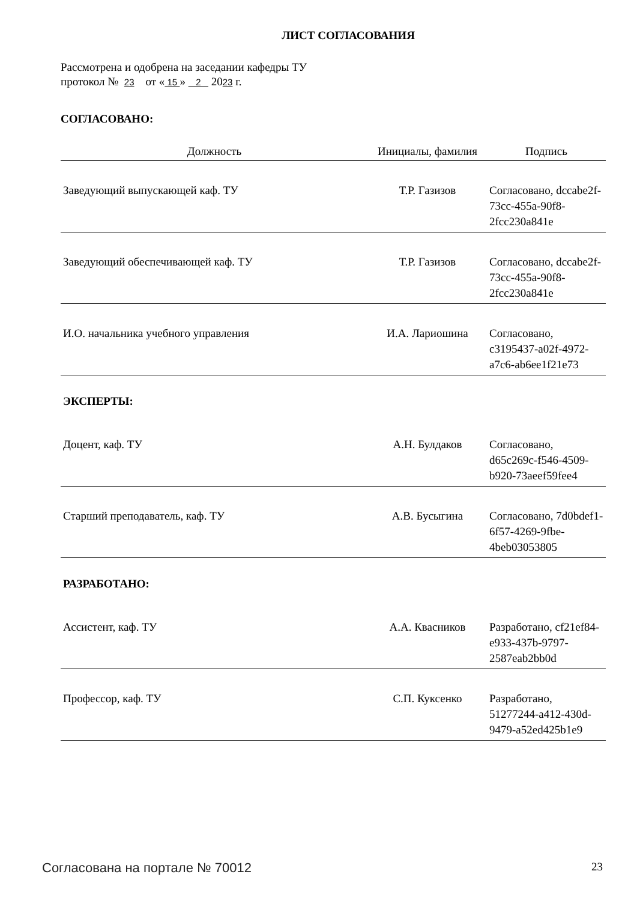ЛИСТ СОГЛАСОВАНИЯ
Рассмотрена и одобрена на заседании кафедры ТУ
протокол № 23 от « 15 » 2 2023 г.
СОГЛАСОВАНО:
| Должность | Инициалы, фамилия | Подпись |
| --- | --- | --- |
| Заведующий выпускающей каф. ТУ | Т.Р. Газизов | Согласовано, dccabe2f-73cc-455a-90f8-2fcc230a841e |
| Заведующий обеспечивающей каф. ТУ | Т.Р. Газизов | Согласовано, dccabe2f-73cc-455a-90f8-2fcc230a841e |
| И.О. начальника учебного управления | И.А. Лариошина | Согласовано, c3195437-a02f-4972-a7c6-ab6ee1f21e73 |
| ЭКСПЕРТЫ: | | |
| Доцент, каф. ТУ | А.Н. Булдаков | Согласовано, d65c269c-f546-4509-b920-73aeef59fee4 |
| Старший преподаватель, каф. ТУ | А.В. Бусыгина | Согласовано, 7d0bdef1-6f57-4269-9fbe-4beb03053805 |
| РАЗРАБОТАНО: | | |
| Ассистент, каф. ТУ | А.А. Квасников | Разработано, cf21ef84-e933-437b-9797-2587eab2bb0d |
| Профессор, каф. ТУ | С.П. Куксенко | Разработано, 51277244-a412-430d-9479-a52ed425b1e9 |
Согласована на портале № 70012 23